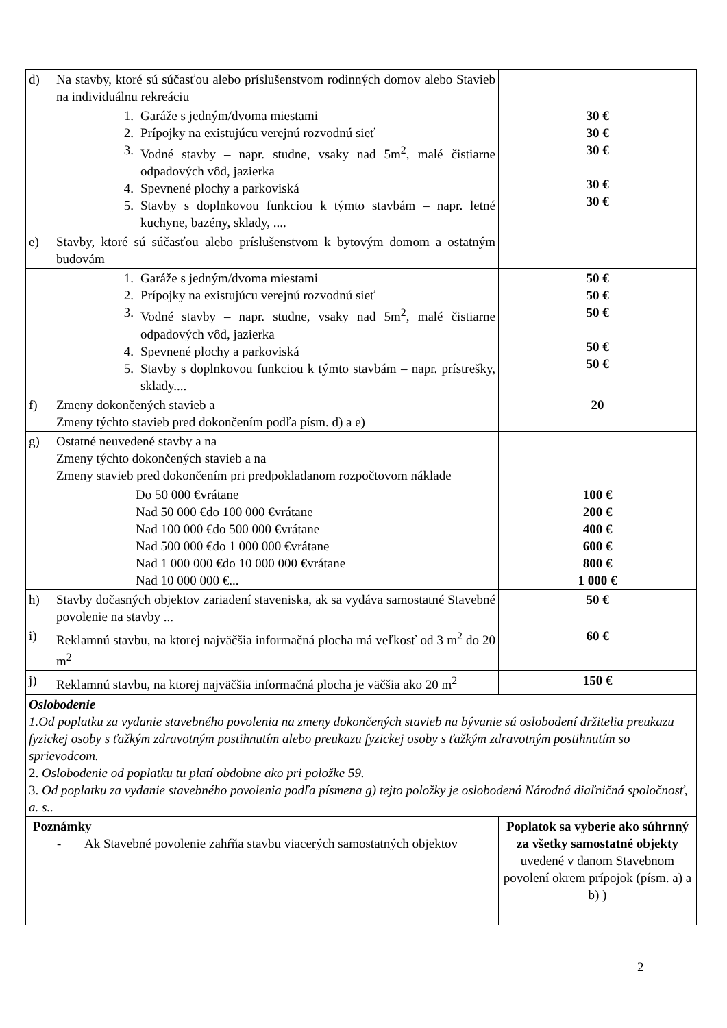| d) Na stavby, ktoré sú súčasťou alebo príslušenstvom rodinných domov alebo Stavieb na individuálnu rekreáciu | |
| 1. Garáže s jedným/dvoma miestami 2. Prípojky na existujúcu verejnú rozvodnú sieť 3. Vodné stavby – napr. studne, vsaky nad 5m<sup>2</sup>, malé čistiarne odpadových vôd, jazierka 4. Spevnené plochy a parkoviská 5. Stavby s doplnkovou funkciou k týmto stavbám – napr. letné kuchyne, bazény, sklady, .... | 30 € 30 € 30 € 30 € 30 € |
| e) Stavby, ktoré sú súčasťou alebo príslušenstvom k bytovým domom a ostatným budovám | |
| 1. Garáže s jedným/dvoma miestami 2. Prípojky na existujúcu verejnú rozvodnú sieť 3. Vodné stavby – napr. studne, vsaky nad 5m<sup>2</sup>, malé čistiarne odpadových vôd, jazierka 4. Spevnené plochy a parkoviská 5. Stavby s doplnkovou funkciou k týmto stavbám – napr. prístrešky, sklady.... | 50 € 50 € 50 € 50 € 50 € |
| f) Zmeny dokončených stavieb a Zmeny týchto stavieb pred dokončením podľa písm. d) a e) | 20 |
| g) Ostatné neuvedené stavby a na Zmeny týchto dokončených stavieb a na Zmeny stavieb pred dokončením pri predpokladanom rozpočtovom náklade | |
| Do 50 000 €vrátane Nad 50 000 €do 100 000 €vrátane Nad 100 000 €do 500 000 €vrátane Nad 500 000 €do 1 000 000 €vrátane Nad 1 000 000 €do 10 000 000 €vrátane Nad 10 000 000 €... | 100 € 200 € 400 € 600 € 800 € 1 000 € |
| h) Stavby dočasných objektov zariadení staveniska, ak sa vydáva samostatné Stavebné povolenie na stavby ... | 50 € |
| i) Reklamnú stavbu, na ktorej najväčšia informačná plocha má veľkosť od 3 m<sup>2</sup> do 20 m<sup>2</sup> | 60 € |
| j) Reklamnú stavbu, na ktorej najväčšia informačná plocha je väčšia ako 20 m<sup>2</sup> | 150 € |
| Oslobodenie 1.Od poplatku za vydanie stavebného povolenia na zmeny dokončených stavieb na bývanie sú oslobodení držitelia preukazu fyzickej osoby s ťažkým zdravotným postihnutím alebo preukazu fyzickej osoby s ťažkým zdravotným postihnutím so sprievodcom. 2. Oslobodenie od poplatku tu platí obdobne ako pri položke 59. 3. Od poplatku za vydanie stavebného povolenia podľa písmena g) tejto položky je oslobodená Národná diaľničná spoločnosť, a. s.. | |
| Poznámky - Ak Stavebné povolenie zahŕňa stavbu viacerých samostatných objektov | Poplatok sa vyberie ako súhrnný za všetky samostatné objekty uvedené v danom Stavebnom povolení okrem prípojok (písm. a) a b) ) |
2